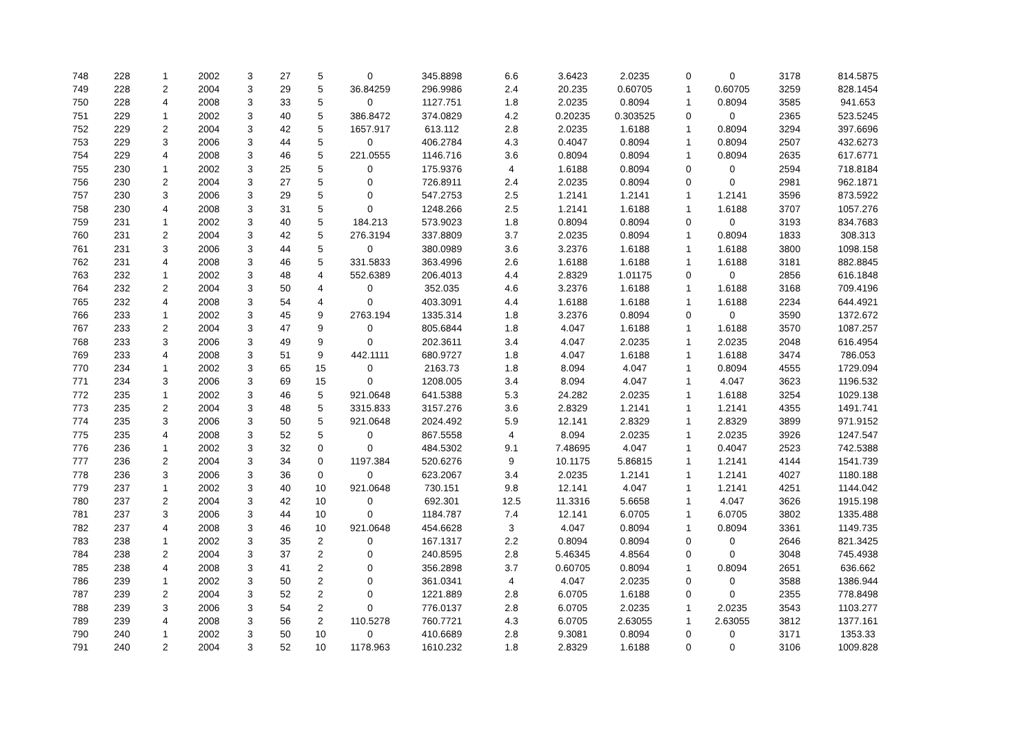| 748 | 228 | 1 | 2002 | 3 | 27 | 5 | 0 | 345.8898 | 6.6 | 3.6423 | 2.0235 | 0 | 0 | 3178 | 814.5875 |
| 749 | 228 | 2 | 2004 | 3 | 29 | 5 | 36.84259 | 296.9986 | 2.4 | 20.235 | 0.60705 | 1 | 0.60705 | 3259 | 828.1454 |
| 750 | 228 | 4 | 2008 | 3 | 33 | 5 | 0 | 1127.751 | 1.8 | 2.0235 | 0.8094 | 1 | 0.8094 | 3585 | 941.653 |
| 751 | 229 | 1 | 2002 | 3 | 40 | 5 | 386.8472 | 374.0829 | 4.2 | 0.20235 | 0.303525 | 0 | 0 | 2365 | 523.5245 |
| 752 | 229 | 2 | 2004 | 3 | 42 | 5 | 1657.917 | 613.112 | 2.8 | 2.0235 | 1.6188 | 1 | 0.8094 | 3294 | 397.6696 |
| 753 | 229 | 3 | 2006 | 3 | 44 | 5 | 0 | 406.2784 | 4.3 | 0.4047 | 0.8094 | 1 | 0.8094 | 2507 | 432.6273 |
| 754 | 229 | 4 | 2008 | 3 | 46 | 5 | 221.0555 | 1146.716 | 3.6 | 0.8094 | 0.8094 | 1 | 0.8094 | 2635 | 617.6771 |
| 755 | 230 | 1 | 2002 | 3 | 25 | 5 | 0 | 175.9376 | 4 | 1.6188 | 0.8094 | 0 | 0 | 2594 | 718.8184 |
| 756 | 230 | 2 | 2004 | 3 | 27 | 5 | 0 | 726.8911 | 2.4 | 2.0235 | 0.8094 | 0 | 0 | 2981 | 962.1871 |
| 757 | 230 | 3 | 2006 | 3 | 29 | 5 | 0 | 547.2753 | 2.5 | 1.2141 | 1.2141 | 1 | 1.2141 | 3596 | 873.5922 |
| 758 | 230 | 4 | 2008 | 3 | 31 | 5 | 0 | 1248.266 | 2.5 | 1.2141 | 1.6188 | 1 | 1.6188 | 3707 | 1057.276 |
| 759 | 231 | 1 | 2002 | 3 | 40 | 5 | 184.213 | 573.9023 | 1.8 | 0.8094 | 0.8094 | 0 | 0 | 3193 | 834.7683 |
| 760 | 231 | 2 | 2004 | 3 | 42 | 5 | 276.3194 | 337.8809 | 3.7 | 2.0235 | 0.8094 | 1 | 0.8094 | 1833 | 308.313 |
| 761 | 231 | 3 | 2006 | 3 | 44 | 5 | 0 | 380.0989 | 3.6 | 3.2376 | 1.6188 | 1 | 1.6188 | 3800 | 1098.158 |
| 762 | 231 | 4 | 2008 | 3 | 46 | 5 | 331.5833 | 363.4996 | 2.6 | 1.6188 | 1.6188 | 1 | 1.6188 | 3181 | 882.8845 |
| 763 | 232 | 1 | 2002 | 3 | 48 | 4 | 552.6389 | 206.4013 | 4.4 | 2.8329 | 1.01175 | 0 | 0 | 2856 | 616.1848 |
| 764 | 232 | 2 | 2004 | 3 | 50 | 4 | 0 | 352.035 | 4.6 | 3.2376 | 1.6188 | 1 | 1.6188 | 3168 | 709.4196 |
| 765 | 232 | 4 | 2008 | 3 | 54 | 4 | 0 | 403.3091 | 4.4 | 1.6188 | 1.6188 | 1 | 1.6188 | 2234 | 644.4921 |
| 766 | 233 | 1 | 2002 | 3 | 45 | 9 | 2763.194 | 1335.314 | 1.8 | 3.2376 | 0.8094 | 0 | 0 | 3590 | 1372.672 |
| 767 | 233 | 2 | 2004 | 3 | 47 | 9 | 0 | 805.6844 | 1.8 | 4.047 | 1.6188 | 1 | 1.6188 | 3570 | 1087.257 |
| 768 | 233 | 3 | 2006 | 3 | 49 | 9 | 0 | 202.3611 | 3.4 | 4.047 | 2.0235 | 1 | 2.0235 | 2048 | 616.4954 |
| 769 | 233 | 4 | 2008 | 3 | 51 | 9 | 442.1111 | 680.9727 | 1.8 | 4.047 | 1.6188 | 1 | 1.6188 | 3474 | 786.053 |
| 770 | 234 | 1 | 2002 | 3 | 65 | 15 | 0 | 2163.73 | 1.8 | 8.094 | 4.047 | 1 | 0.8094 | 4555 | 1729.094 |
| 771 | 234 | 3 | 2006 | 3 | 69 | 15 | 0 | 1208.005 | 3.4 | 8.094 | 4.047 | 1 | 4.047 | 3623 | 1196.532 |
| 772 | 235 | 1 | 2002 | 3 | 46 | 5 | 921.0648 | 641.5388 | 5.3 | 24.282 | 2.0235 | 1 | 1.6188 | 3254 | 1029.138 |
| 773 | 235 | 2 | 2004 | 3 | 48 | 5 | 3315.833 | 3157.276 | 3.6 | 2.8329 | 1.2141 | 1 | 1.2141 | 4355 | 1491.741 |
| 774 | 235 | 3 | 2006 | 3 | 50 | 5 | 921.0648 | 2024.492 | 5.9 | 12.141 | 2.8329 | 1 | 2.8329 | 3899 | 971.9152 |
| 775 | 235 | 4 | 2008 | 3 | 52 | 5 | 0 | 867.5558 | 4 | 8.094 | 2.0235 | 1 | 2.0235 | 3926 | 1247.547 |
| 776 | 236 | 1 | 2002 | 3 | 32 | 0 | 0 | 484.5302 | 9.1 | 7.48695 | 4.047 | 1 | 0.4047 | 2523 | 742.5388 |
| 777 | 236 | 2 | 2004 | 3 | 34 | 0 | 1197.384 | 520.6276 | 9 | 10.1175 | 5.86815 | 1 | 1.2141 | 4144 | 1541.739 |
| 778 | 236 | 3 | 2006 | 3 | 36 | 0 | 0 | 623.2067 | 3.4 | 2.0235 | 1.2141 | 1 | 1.2141 | 4027 | 1180.188 |
| 779 | 237 | 1 | 2002 | 3 | 40 | 10 | 921.0648 | 730.151 | 9.8 | 12.141 | 4.047 | 1 | 1.2141 | 4251 | 1144.042 |
| 780 | 237 | 2 | 2004 | 3 | 42 | 10 | 0 | 692.301 | 12.5 | 11.3316 | 5.6658 | 1 | 4.047 | 3626 | 1915.198 |
| 781 | 237 | 3 | 2006 | 3 | 44 | 10 | 0 | 1184.787 | 7.4 | 12.141 | 6.0705 | 1 | 6.0705 | 3802 | 1335.488 |
| 782 | 237 | 4 | 2008 | 3 | 46 | 10 | 921.0648 | 454.6628 | 3 | 4.047 | 0.8094 | 1 | 0.8094 | 3361 | 1149.735 |
| 783 | 238 | 1 | 2002 | 3 | 35 | 2 | 0 | 167.1317 | 2.2 | 0.8094 | 0.8094 | 0 | 0 | 2646 | 821.3425 |
| 784 | 238 | 2 | 2004 | 3 | 37 | 2 | 0 | 240.8595 | 2.8 | 5.46345 | 4.8564 | 0 | 0 | 3048 | 745.4938 |
| 785 | 238 | 4 | 2008 | 3 | 41 | 2 | 0 | 356.2898 | 3.7 | 0.60705 | 0.8094 | 1 | 0.8094 | 2651 | 636.662 |
| 786 | 239 | 1 | 2002 | 3 | 50 | 2 | 0 | 361.0341 | 4 | 4.047 | 2.0235 | 0 | 0 | 3588 | 1386.944 |
| 787 | 239 | 2 | 2004 | 3 | 52 | 2 | 0 | 1221.889 | 2.8 | 6.0705 | 1.6188 | 0 | 0 | 2355 | 778.8498 |
| 788 | 239 | 3 | 2006 | 3 | 54 | 2 | 0 | 776.0137 | 2.8 | 6.0705 | 2.0235 | 1 | 2.0235 | 3543 | 1103.277 |
| 789 | 239 | 4 | 2008 | 3 | 56 | 2 | 110.5278 | 760.7721 | 4.3 | 6.0705 | 2.63055 | 1 | 2.63055 | 3812 | 1377.161 |
| 790 | 240 | 1 | 2002 | 3 | 50 | 10 | 0 | 410.6689 | 2.8 | 9.3081 | 0.8094 | 0 | 0 | 3171 | 1353.33 |
| 791 | 240 | 2 | 2004 | 3 | 52 | 10 | 1178.963 | 1610.232 | 1.8 | 2.8329 | 1.6188 | 0 | 0 | 3106 | 1009.828 |